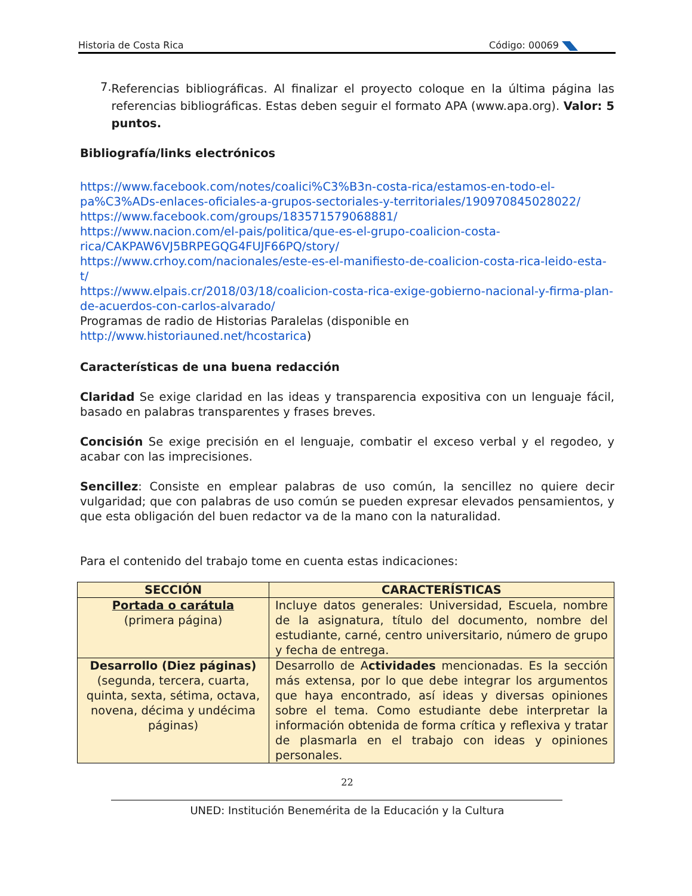Historia de Costa Rica Código: 00069
7.
Referencias bibliográficas. Al finalizar el proyecto coloque en la última página las referencias bibliográficas. Estas deben seguir el formato APA (www.apa.org). Valor: 5 puntos.
Bibliografía/links electrónicos
https://www.facebook.com/notes/coalici%C3%B3n-costa-rica/estamos-en-todo-el-pa%C3%ADs-enlaces-oficiales-a-grupos-sectoriales-y-territoriales/190970845028022/
https://www.facebook.com/groups/183571579068881/
https://www.nacion.com/el-pais/politica/que-es-el-grupo-coalicion-costa-rica/CAKPAW6VJ5BRPEGQG4FUJF66PQ/story/
https://www.crhoy.com/nacionales/este-es-el-manifiesto-de-coalicion-costa-rica-leido-esta-t/
https://www.elpais.cr/2018/03/18/coalicion-costa-rica-exige-gobierno-nacional-y-firma-plan-de-acuerdos-con-carlos-alvarado/
Programas de radio de Historias Paralelas (disponible en http://www.historiauned.net/hcostarica)
Características de una buena redacción
Claridad Se exige claridad en las ideas y transparencia expositiva con un lenguaje fácil, basado en palabras transparentes y frases breves.
Concisión Se exige precisión en el lenguaje, combatir el exceso verbal y el regodeo, y acabar con las imprecisiones.
Sencillez: Consiste en emplear palabras de uso común, la sencillez no quiere decir vulgaridad; que con palabras de uso común se pueden expresar elevados pensamientos, y que esta obligación del buen redactor va de la mano con la naturalidad.
Para el contenido del trabajo tome en cuenta estas indicaciones:
| SECCIÓN | CARACTERÍSTICAS |
| --- | --- |
| Portada o carátula (primera página) | Incluye datos generales: Universidad, Escuela, nombre de la asignatura, título del documento, nombre del estudiante, carné, centro universitario, número de grupo y fecha de entrega. |
| Desarrollo (Diez páginas) (segunda, tercera, cuarta, quinta, sexta, sétima, octava, novena, décima y undécima páginas) | Desarrollo de A ctividades mencionadas. Es la sección más extensa, por lo que debe integrar los argumentos que haya encontrado, así ideas y diversas opiniones sobre el tema. Como estudiante debe interpretar la información obtenida de forma crítica y reflexiva y tratar de plasmarla en el trabajo con ideas y opiniones personales. |
22
UNED: Institución Benemérita de la Educación y la Cultura